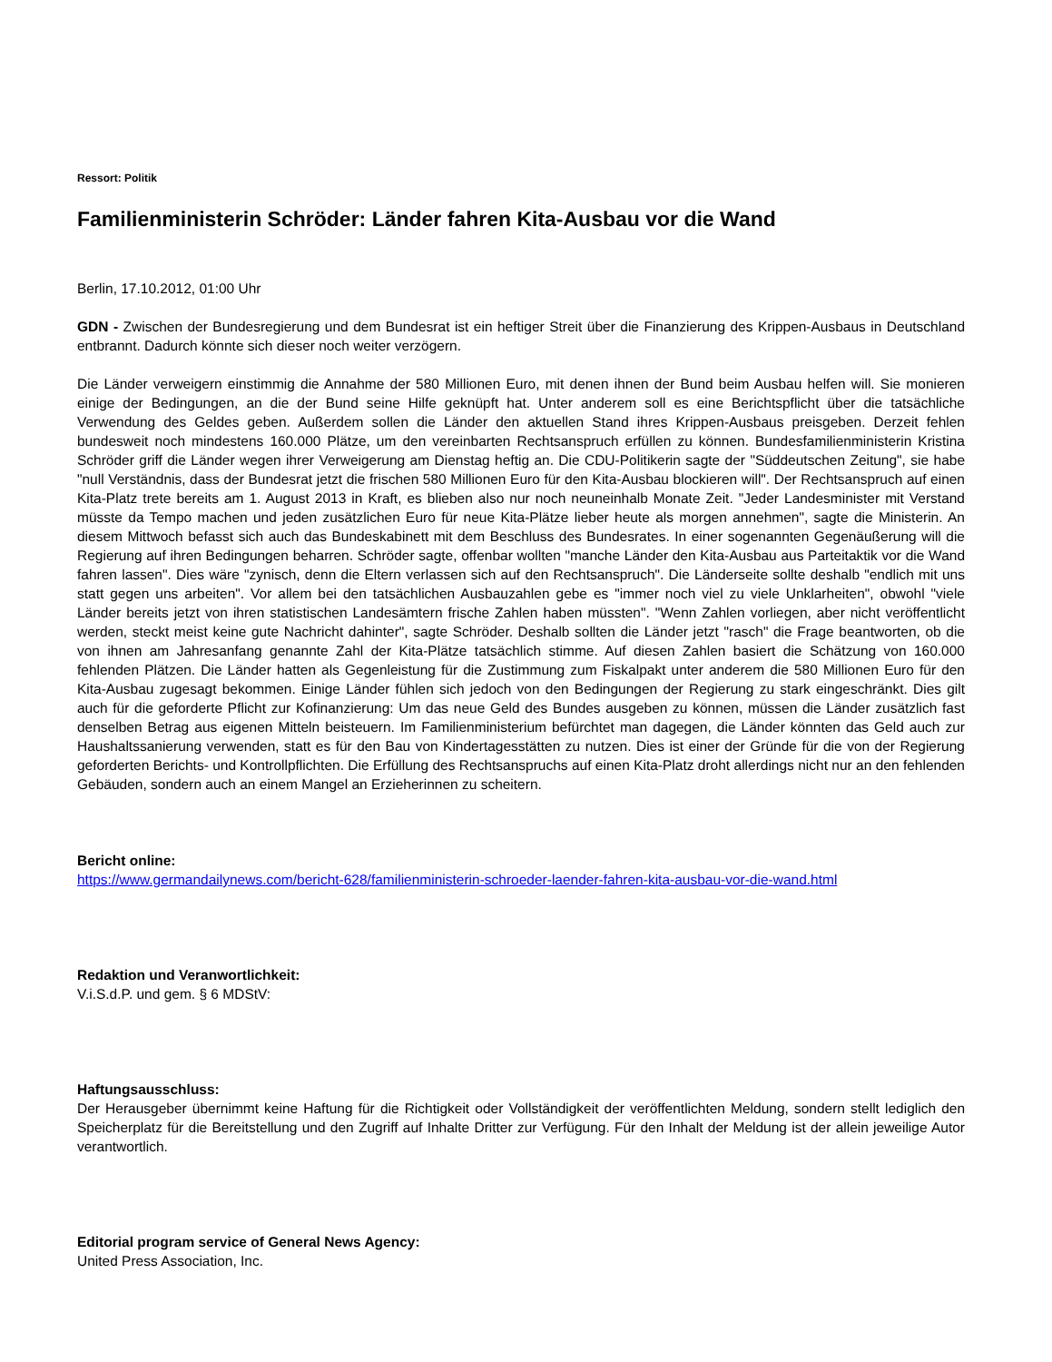Ressort: Politik
Familienministerin Schröder: Länder fahren Kita-Ausbau vor die Wand
Berlin, 17.10.2012, 01:00 Uhr
GDN - Zwischen der Bundesregierung und dem Bundesrat ist ein heftiger Streit über die Finanzierung des Krippen-Ausbaus in Deutschland entbrannt. Dadurch könnte sich dieser noch weiter verzögern.
Die Länder verweigern einstimmig die Annahme der 580 Millionen Euro, mit denen ihnen der Bund beim Ausbau helfen will. Sie monieren einige der Bedingungen, an die der Bund seine Hilfe geknüpft hat. Unter anderem soll es eine Berichtspflicht über die tatsächliche Verwendung des Geldes geben. Außerdem sollen die Länder den aktuellen Stand ihres Krippen-Ausbaus preisgeben. Derzeit fehlen bundesweit noch mindestens 160.000 Plätze, um den vereinbarten Rechtsanspruch erfüllen zu können. Bundesfamilienministerin Kristina Schröder griff die Länder wegen ihrer Verweigerung am Dienstag heftig an. Die CDU-Politikerin sagte der "Süddeutschen Zeitung", sie habe "null Verständnis, dass der Bundesrat jetzt die frischen 580 Millionen Euro für den Kita-Ausbau blockieren will". Der Rechtsanspruch auf einen Kita-Platz trete bereits am 1. August 2013 in Kraft, es blieben also nur noch neuneinhalb Monate Zeit. "Jeder Landesminister mit Verstand müsste da Tempo machen und jeden zusätzlichen Euro für neue Kita-Plätze lieber heute als morgen annehmen", sagte die Ministerin. An diesem Mittwoch befasst sich auch das Bundeskabinett mit dem Beschluss des Bundesrates. In einer sogenannten Gegenäußerung will die Regierung auf ihren Bedingungen beharren. Schröder sagte, offenbar wollten "manche Länder den Kita-Ausbau aus Parteitaktik vor die Wand fahren lassen". Dies wäre "zynisch, denn die Eltern verlassen sich auf den Rechtsanspruch". Die Länderseite sollte deshalb "endlich mit uns statt gegen uns arbeiten". Vor allem bei den tatsächlichen Ausbauzahlen gebe es "immer noch viel zu viele Unklarheiten", obwohl "viele Länder bereits jetzt von ihren statistischen Landesämtern frische Zahlen haben müssten". "Wenn Zahlen vorliegen, aber nicht veröffentlicht werden, steckt meist keine gute Nachricht dahinter", sagte Schröder. Deshalb sollten die Länder jetzt "rasch" die Frage beantworten, ob die von ihnen am Jahresanfang genannte Zahl der Kita-Plätze tatsächlich stimme. Auf diesen Zahlen basiert die Schätzung von 160.000 fehlenden Plätzen. Die Länder hatten als Gegenleistung für die Zustimmung zum Fiskalpakt unter anderem die 580 Millionen Euro für den Kita-Ausbau zugesagt bekommen. Einige Länder fühlen sich jedoch von den Bedingungen der Regierung zu stark eingeschränkt. Dies gilt auch für die geforderte Pflicht zur Kofinanzierung: Um das neue Geld des Bundes ausgeben zu können, müssen die Länder zusätzlich fast denselben Betrag aus eigenen Mitteln beisteuern. Im Familienministerium befürchtet man dagegen, die Länder könnten das Geld auch zur Haushaltssanierung verwenden, statt es für den Bau von Kindertagesstätten zu nutzen. Dies ist einer der Gründe für die von der Regierung geforderten Berichts- und Kontrollpflichten. Die Erfüllung des Rechtsanspruchs auf einen Kita-Platz droht allerdings nicht nur an den fehlenden Gebäuden, sondern auch an einem Mangel an Erzieherinnen zu scheitern.
Bericht online:
https://www.germandailynews.com/bericht-628/familienministerin-schroeder-laender-fahren-kita-ausbau-vor-die-wand.html
Redaktion und Veranwortlichkeit:
V.i.S.d.P. und gem. § 6 MDStV:
Haftungsausschluss:
Der Herausgeber übernimmt keine Haftung für die Richtigkeit oder Vollständigkeit der veröffentlichten Meldung, sondern stellt lediglich den Speicherplatz für die Bereitstellung und den Zugriff auf Inhalte Dritter zur Verfügung. Für den Inhalt der Meldung ist der allein jeweilige Autor verantwortlich.
Editorial program service of General News Agency:
United Press Association, Inc.